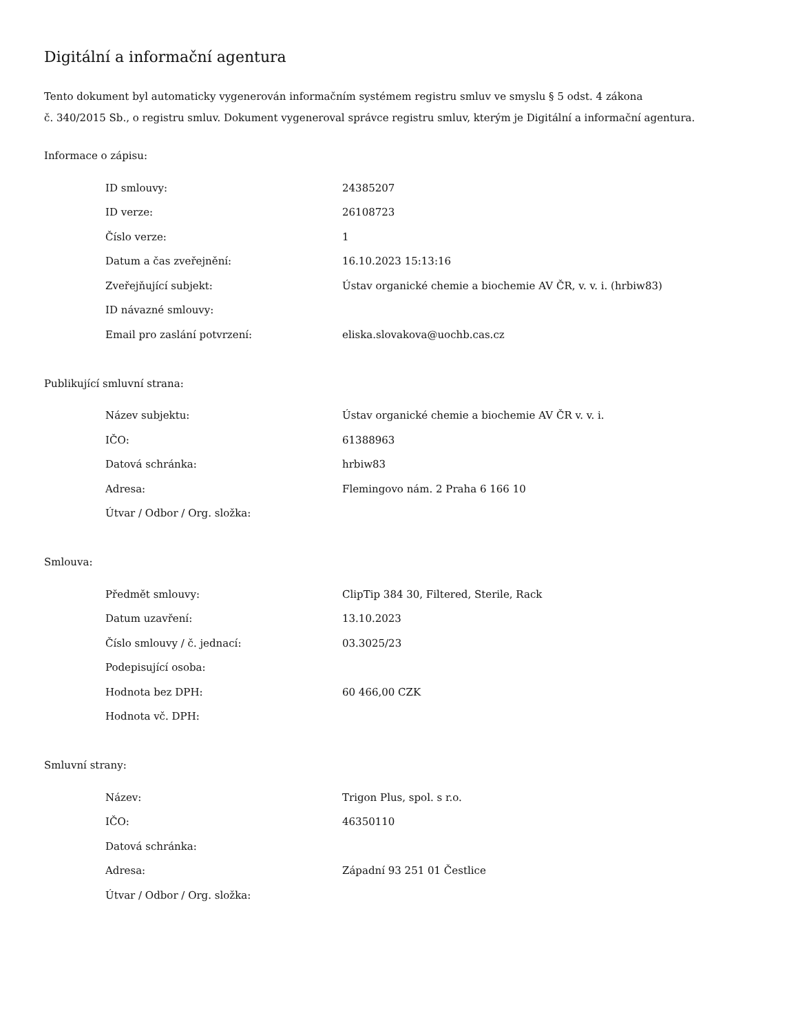Digitální a informační agentura
Tento dokument byl automaticky vygenerován informačním systémem registru smluv ve smyslu § 5 odst. 4 zákona
č. 340/2015 Sb., o registru smluv. Dokument vygeneroval správce registru smluv, kterým je Digitální a informační agentura.
Informace o zápisu:
| ID smlouvy: | 24385207 |
| ID verze: | 26108723 |
| Číslo verze: | 1 |
| Datum a čas zveřejnění: | 16.10.2023 15:13:16 |
| Zveřejňující subjekt: | Ústav organické chemie a biochemie AV ČR, v. v. i. (hrbiw83) |
| ID návazné smlouvy: | |
| Email pro zaslání potvrzení: | eliska.slovakova@uochb.cas.cz |
Publikující smluvní strana:
| Název subjektu: | Ústav organické chemie a biochemie AV ČR v. v. i. |
| IČO: | 61388963 |
| Datová schránka: | hrbiw83 |
| Adresa: | Flemingovo nám. 2 Praha 6 166 10 |
| Útvar / Odbor / Org. složka: | |
Smlouva:
| Předmět smlouvy: | ClipTip 384 30, Filtered, Sterile, Rack |
| Datum uzavření: | 13.10.2023 |
| Číslo smlouvy / č. jednací: | 03.3025/23 |
| Podepisující osoba: | |
| Hodnota bez DPH: | 60 466,00 CZK |
| Hodnota vč. DPH: | |
Smluvní strany:
| Název: | Trigon Plus, spol. s r.o. |
| IČO: | 46350110 |
| Datová schránka: | |
| Adresa: | Západní 93 251 01 Čestlice |
| Útvar / Odbor / Org. složka: | |